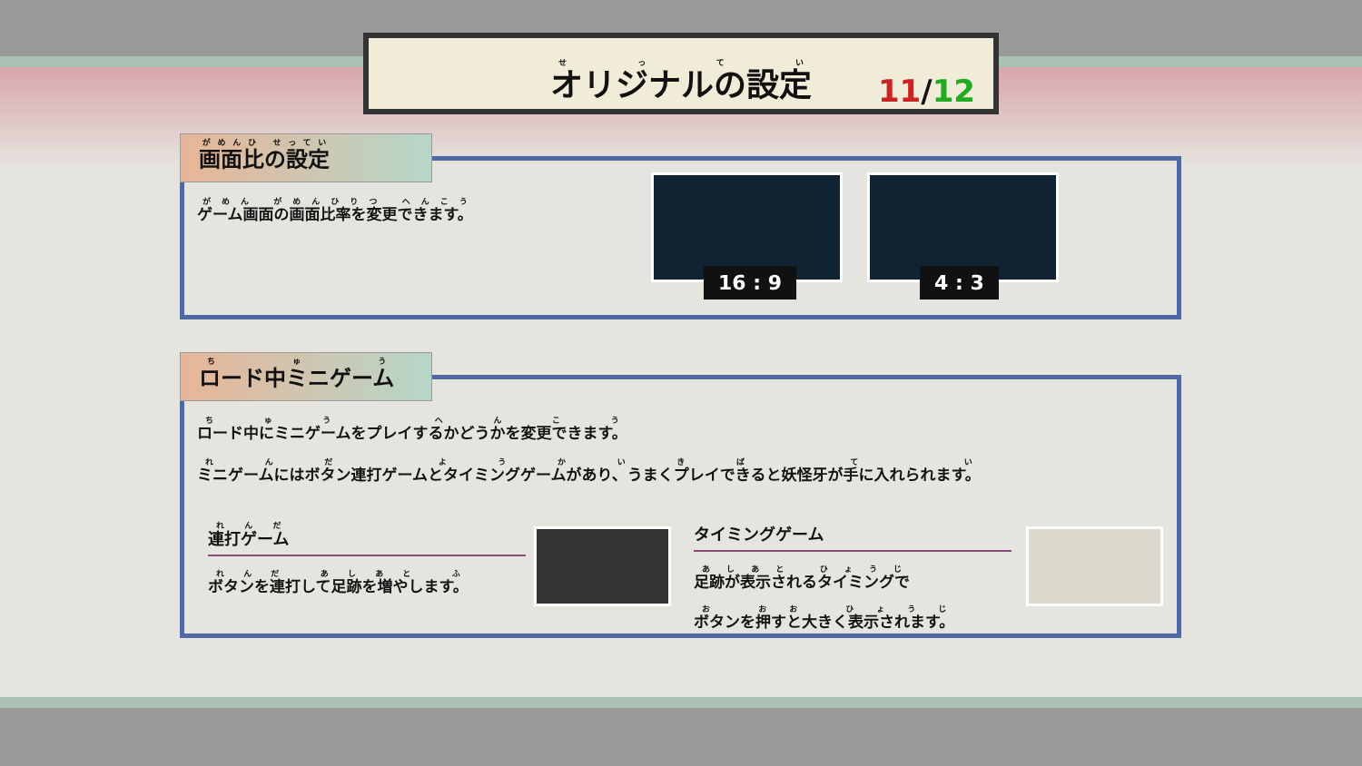オリジナルの設定
11/12
ゲーム画面の画面比率を変更できます。
画面比の設定
16 : 9 4 : 3
ロード中にミニゲームをプレイするかどうかを変更できます。
ミニゲームにはボタン連打ゲームとタイミングゲームがあり、うまくプレイできると妖怪牙が手に入れられます。
連打ゲーム
ボタンを連打して足跡を増やします。
タイミングゲーム
足跡が表示されるタイミングで
ボタンを押すと大きく表示されます。
ロード中ミニゲーム